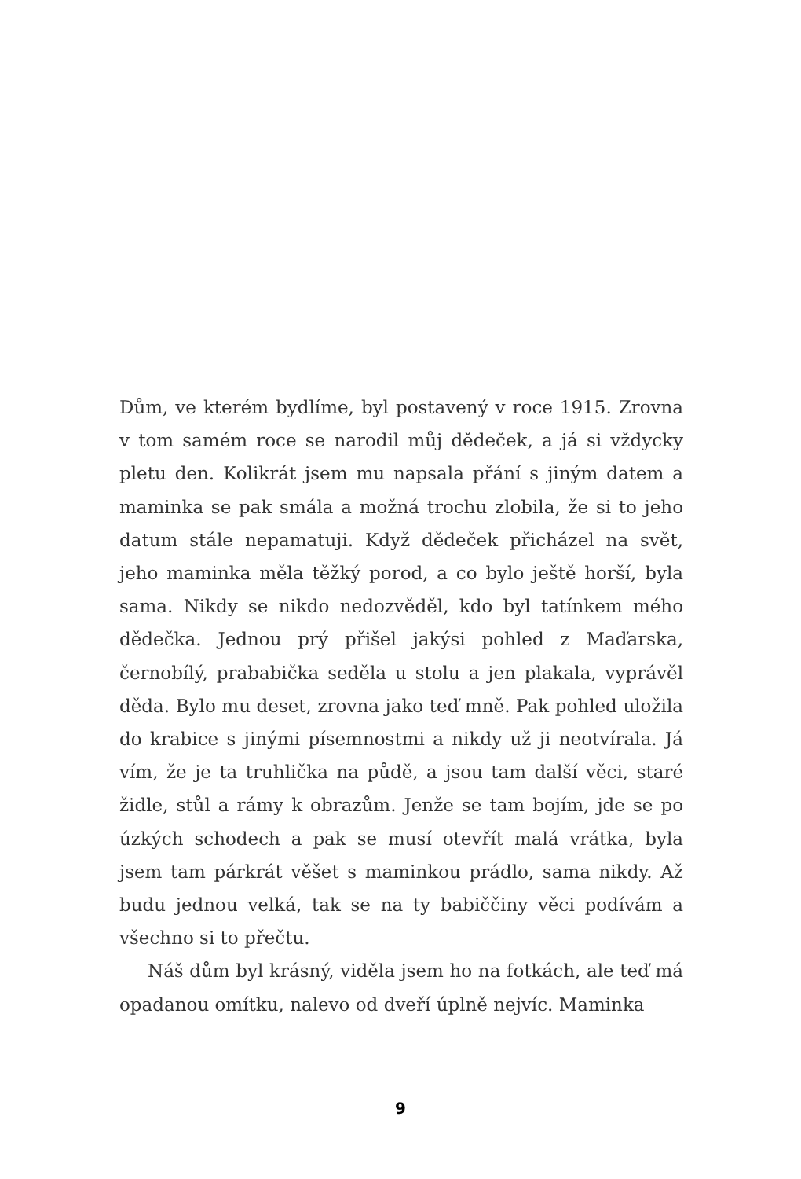Dům, ve kterém bydlíme, byl postavený v roce 1915. Zrovna v tom samém roce se narodil můj dědeček, a já si vždycky pletu den. Kolikrát jsem mu napsala přání s jiným datem a maminka se pak smála a možná trochu zlobila, že si to jeho datum stále nepamatuji. Když dědeček přicházel na svět, jeho maminka měla těžký porod, a co bylo ještě horší, byla sama. Nikdy se nikdo nedozvěděl, kdo byl tatínkem mého dědečka. Jednou prý přišel jakýsi pohled z Maďarska, černobílý, prababička seděla u stolu a jen plakala, vyprávěl děda. Bylo mu deset, zrovna jako teď mně. Pak pohled uložila do krabice s jinými písemnostmi a nikdy už ji neotvírala. Já vím, že je ta truhlička na půdě, a jsou tam další věci, staré židle, stůl a rámy k obrazům. Jenže se tam bojím, jde se po úzkých schodech a pak se musí otevřít malá vrátka, byla jsem tam párkrát věšet s maminkou prádlo, sama nikdy. Až budu jednou velká, tak se na ty babiččiny věci podívám a všechno si to přečtu.
Náš dům byl krásný, viděla jsem ho na fotkách, ale teď má opadanou omítku, nalevo od dveří úplně nejvíc. Maminka
9